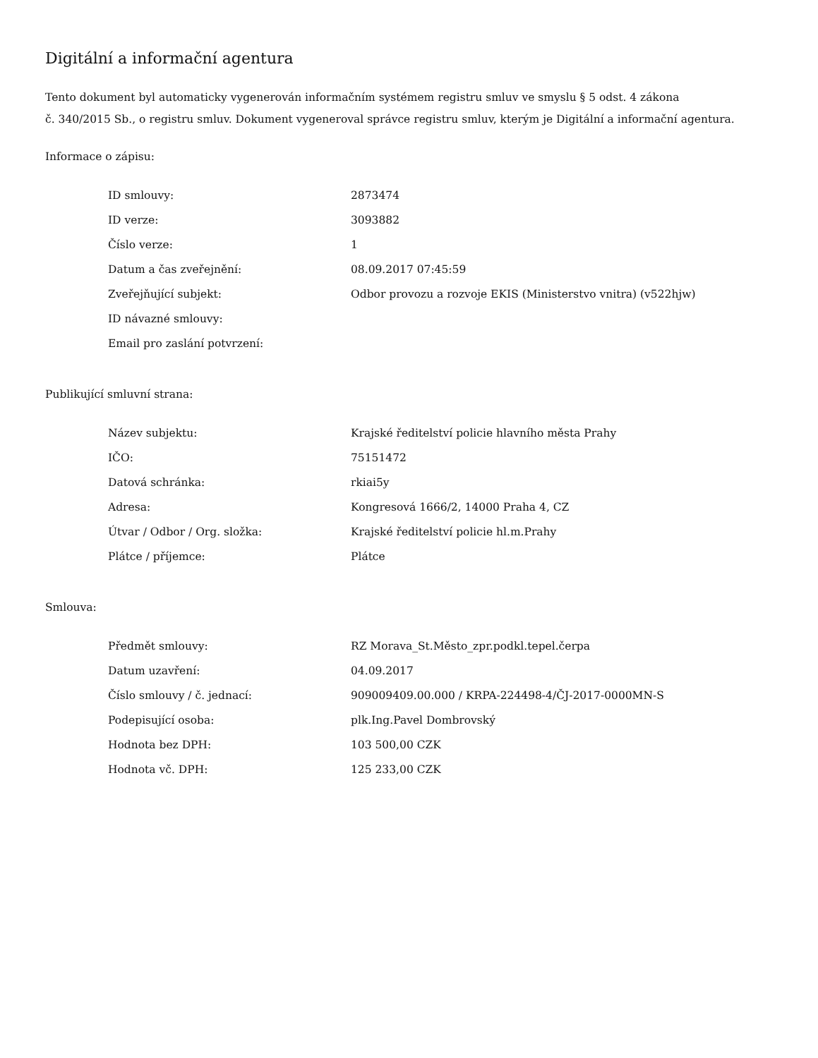Digitální a informační agentura
Tento dokument byl automaticky vygenerován informačním systémem registru smluv ve smyslu § 5 odst. 4 zákona
č. 340/2015 Sb., o registru smluv. Dokument vygeneroval správce registru smluv, kterým je Digitální a informační agentura.
Informace o zápisu:
| ID smlouvy: | 2873474 |
| ID verze: | 3093882 |
| Číslo verze: | 1 |
| Datum a čas zveřejnění: | 08.09.2017 07:45:59 |
| Zveřejňující subjekt: | Odbor provozu a rozvoje EKIS (Ministerstvo vnitra) (v522hjw) |
| ID návazné smlouvy: | |
| Email pro zaslání potvrzení: | |
Publikující smluvní strana:
| Název subjektu: | Krajské ředitelství policie hlavního města Prahy |
| IČO: | 75151472 |
| Datová schránka: | rkiai5y |
| Adresa: | Kongresová 1666/2, 14000 Praha 4, CZ |
| Útvar / Odbor / Org. složka: | Krajské ředitelství policie hl.m.Prahy |
| Plátce / příjemce: | Plátce |
Smlouva:
| Předmět smlouvy: | RZ Morava_St.Město_zpr.podkl.tepel.čerpa |
| Datum uzavření: | 04.09.2017 |
| Číslo smlouvy / č. jednací: | 909009409.00.000 / KRPA-224498-4/ČJ-2017-0000MN-S |
| Podepisující osoba: | plk.Ing.Pavel Dombrovský |
| Hodnota bez DPH: | 103 500,00 CZK |
| Hodnota vč. DPH: | 125 233,00 CZK |